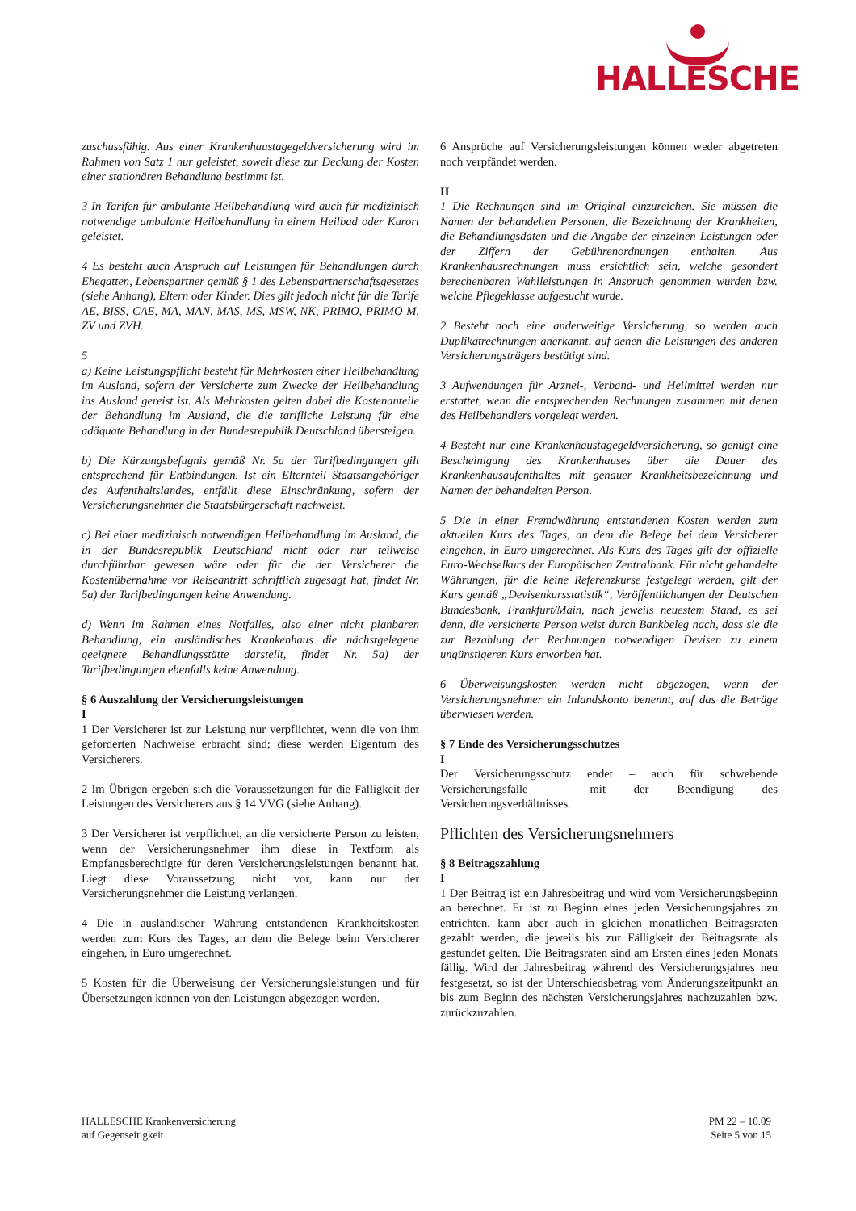HALLESCHE
zuschussfähig. Aus einer Krankenhaustagegeldversicherung wird im Rahmen von Satz 1 nur geleistet, soweit diese zur Deckung der Kosten einer stationären Behandlung bestimmt ist.
3 In Tarifen für ambulante Heilbehandlung wird auch für medizinisch notwendige ambulante Heilbehandlung in einem Heilbad oder Kurort geleistet.
4 Es besteht auch Anspruch auf Leistungen für Behandlungen durch Ehegatten, Lebenspartner gemäß § 1 des Lebenspartnerschaftsgesetzes (siehe Anhang), Eltern oder Kinder. Dies gilt jedoch nicht für die Tarife AE, BISS, CAE, MA, MAN, MAS, MS, MSW, NK, PRIMO, PRIMO M, ZV und ZVH.
5
a) Keine Leistungspflicht besteht für Mehrkosten einer Heilbehandlung im Ausland, sofern der Versicherte zum Zwecke der Heilbehandlung ins Ausland gereist ist. Als Mehrkosten gelten dabei die Kostenanteile der Behandlung im Ausland, die die tarifliche Leistung für eine adäquate Behandlung in der Bundesrepublik Deutschland übersteigen.
b) Die Kürzungsbefugnis gemäß Nr. 5a der Tarifbedingungen gilt entsprechend für Entbindungen. Ist ein Elternteil Staatsangehöriger des Aufenthaltslandes, entfällt diese Einschränkung, sofern der Versicherungsnehmer die Staatsbürgerschaft nachweist.
c) Bei einer medizinisch notwendigen Heilbehandlung im Ausland, die in der Bundesrepublik Deutschland nicht oder nur teilweise durchführbar gewesen wäre oder für die der Versicherer die Kostenübernahme vor Reiseantritt schriftlich zugesagt hat, findet Nr. 5a) der Tarifbedingungen keine Anwendung.
d) Wenn im Rahmen eines Notfalles, also einer nicht planbaren Behandlung, ein ausländisches Krankenhaus die nächstgelegene geeignete Behandlungsstätte darstellt, findet Nr. 5a) der Tarifbedingungen ebenfalls keine Anwendung.
§ 6 Auszahlung der Versicherungsleistungen
I
1 Der Versicherer ist zur Leistung nur verpflichtet, wenn die von ihm geforderten Nachweise erbracht sind; diese werden Eigentum des Versicherers.
2 Im Übrigen ergeben sich die Voraussetzungen für die Fälligkeit der Leistungen des Versicherers aus § 14 VVG (siehe Anhang).
3 Der Versicherer ist verpflichtet, an die versicherte Person zu leisten, wenn der Versicherungsnehmer ihm diese in Textform als Empfangsberechtigte für deren Versicherungsleistungen benannt hat. Liegt diese Voraussetzung nicht vor, kann nur der Versicherungsnehmer die Leistung verlangen.
4 Die in ausländischer Währung entstandenen Krankheitskosten werden zum Kurs des Tages, an dem die Belege beim Versicherer eingehen, in Euro umgerechnet.
5 Kosten für die Überweisung der Versicherungsleistungen und für Übersetzungen können von den Leistungen abgezogen werden.
6 Ansprüche auf Versicherungsleistungen können weder abgetreten noch verpfändet werden.
II
1 Die Rechnungen sind im Original einzureichen. Sie müssen die Namen der behandelten Personen, die Bezeichnung der Krankheiten, die Behandlungsdaten und die Angabe der einzelnen Leistungen oder der Ziffern der Gebührenordnungen enthalten. Aus Krankenhausrechnungen muss ersichtlich sein, welche gesondert berechenbaren Wahlleistungen in Anspruch genommen wurden bzw. welche Pflegeklasse aufgesucht wurde.
2 Besteht noch eine anderweitige Versicherung, so werden auch Duplikatrechnungen anerkannt, auf denen die Leistungen des anderen Versicherungsträgers bestätigt sind.
3 Aufwendungen für Arznei-, Verband- und Heilmittel werden nur erstattet, wenn die entsprechenden Rechnungen zusammen mit denen des Heilbehandlers vorgelegt werden.
4 Besteht nur eine Krankenhaustagegeldversicherung, so genügt eine Bescheinigung des Krankenhauses über die Dauer des Krankenhausaufenthaltes mit genauer Krankheitsbezeichnung und Namen der behandelten Person.
5 Die in einer Fremdwährung entstandenen Kosten werden zum aktuellen Kurs des Tages, an dem die Belege bei dem Versicherer eingehen, in Euro umgerechnet. Als Kurs des Tages gilt der offizielle Euro-Wechselkurs der Europäischen Zentralbank. Für nicht gehandelte Währungen, für die keine Referenzkurse festgelegt werden, gilt der Kurs gemäß „Devisenkursstatistik“, Veröffentlichungen der Deutschen Bundesbank, Frankfurt/Main, nach jeweils neuestem Stand, es sei denn, die versicherte Person weist durch Bankbeleg nach, dass sie die zur Bezahlung der Rechnungen notwendigen Devisen zu einem ungünstigeren Kurs erworben hat.
6 Überweisungskosten werden nicht abgezogen, wenn der Versicherungsnehmer ein Inlandskonto benennt, auf das die Beträge überwiesen werden.
§ 7 Ende des Versicherungsschutzes
I
Der Versicherungsschutz endet – auch für schwebende Versicherungsfälle – mit der Beendigung des Versicherungsverhältnisses.
Pflichten des Versicherungsnehmers
§ 8 Beitragszahlung
I
1 Der Beitrag ist ein Jahresbeitrag und wird vom Versicherungsbeginn an berechnet. Er ist zu Beginn eines jeden Versicherungsjahres zu entrichten, kann aber auch in gleichen monatlichen Beitragsraten gezahlt werden, die jeweils bis zur Fälligkeit der Beitragsrate als gestundet gelten. Die Beitragsraten sind am Ersten eines jeden Monats fällig. Wird der Jahresbeitrag während des Versicherungsjahres neu festgesetzt, so ist der Unterschiedsbetrag vom Änderungszeitpunkt an bis zum Beginn des nächsten Versicherungsjahres nachzuzahlen bzw. zurückzuzahlen.
HALLESCHE Krankenversicherung
auf Gegenseitigkeit
PM 22 – 10.09
Seite 5 von 15